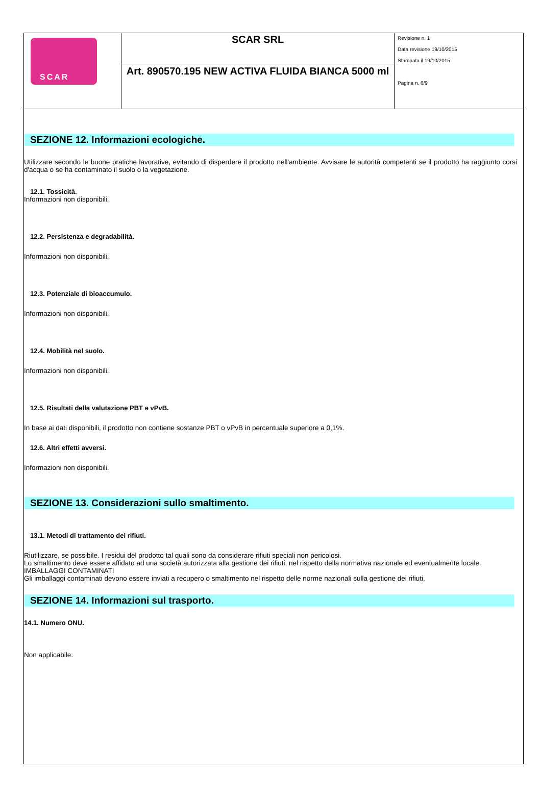| SCAR | SCAR SRL | Revisione n. 1 Data revisione 19/10/2015 Stampata il 19/10/2015 Pagina n. 6/9 |
| | Art. 890570.195 NEW ACTIVA FLUIDA BIANCA 5000 ml | |
SEZIONE 12. Informazioni ecologiche.
Utilizzare secondo le buone pratiche lavorative, evitando di disperdere il prodotto nell'ambiente. Avvisare le autorità competenti se il prodotto ha raggiunto corsi d'acqua o se ha contaminato il suolo o la vegetazione.
12.1. Tossicità.
Informazioni non disponibili.
12.2. Persistenza e degradabilità.
Informazioni non disponibili.
12.3. Potenziale di bioaccumulo.
Informazioni non disponibili.
12.4. Mobilità nel suolo.
Informazioni non disponibili.
12.5. Risultati della valutazione PBT e vPvB.
In base ai dati disponibili, il prodotto non contiene sostanze PBT o vPvB in percentuale superiore a 0,1%.
12.6. Altri effetti avversi.
Informazioni non disponibili.
SEZIONE 13. Considerazioni sullo smaltimento.
13.1. Metodi di trattamento dei rifiuti.
Riutilizzare, se possibile. I residui del prodotto tal quali sono da considerare rifiuti speciali non pericolosi.
Lo smaltimento deve essere affidato ad una società autorizzata alla gestione dei rifiuti, nel rispetto della normativa nazionale ed eventualmente locale.
IMBALLAGGI CONTAMINATI
Gli imballaggi contaminati devono essere inviati a recupero o smaltimento nel rispetto delle norme nazionali sulla gestione dei rifiuti.
SEZIONE 14. Informazioni sul trasporto.
14.1. Numero ONU.
Non applicabile.